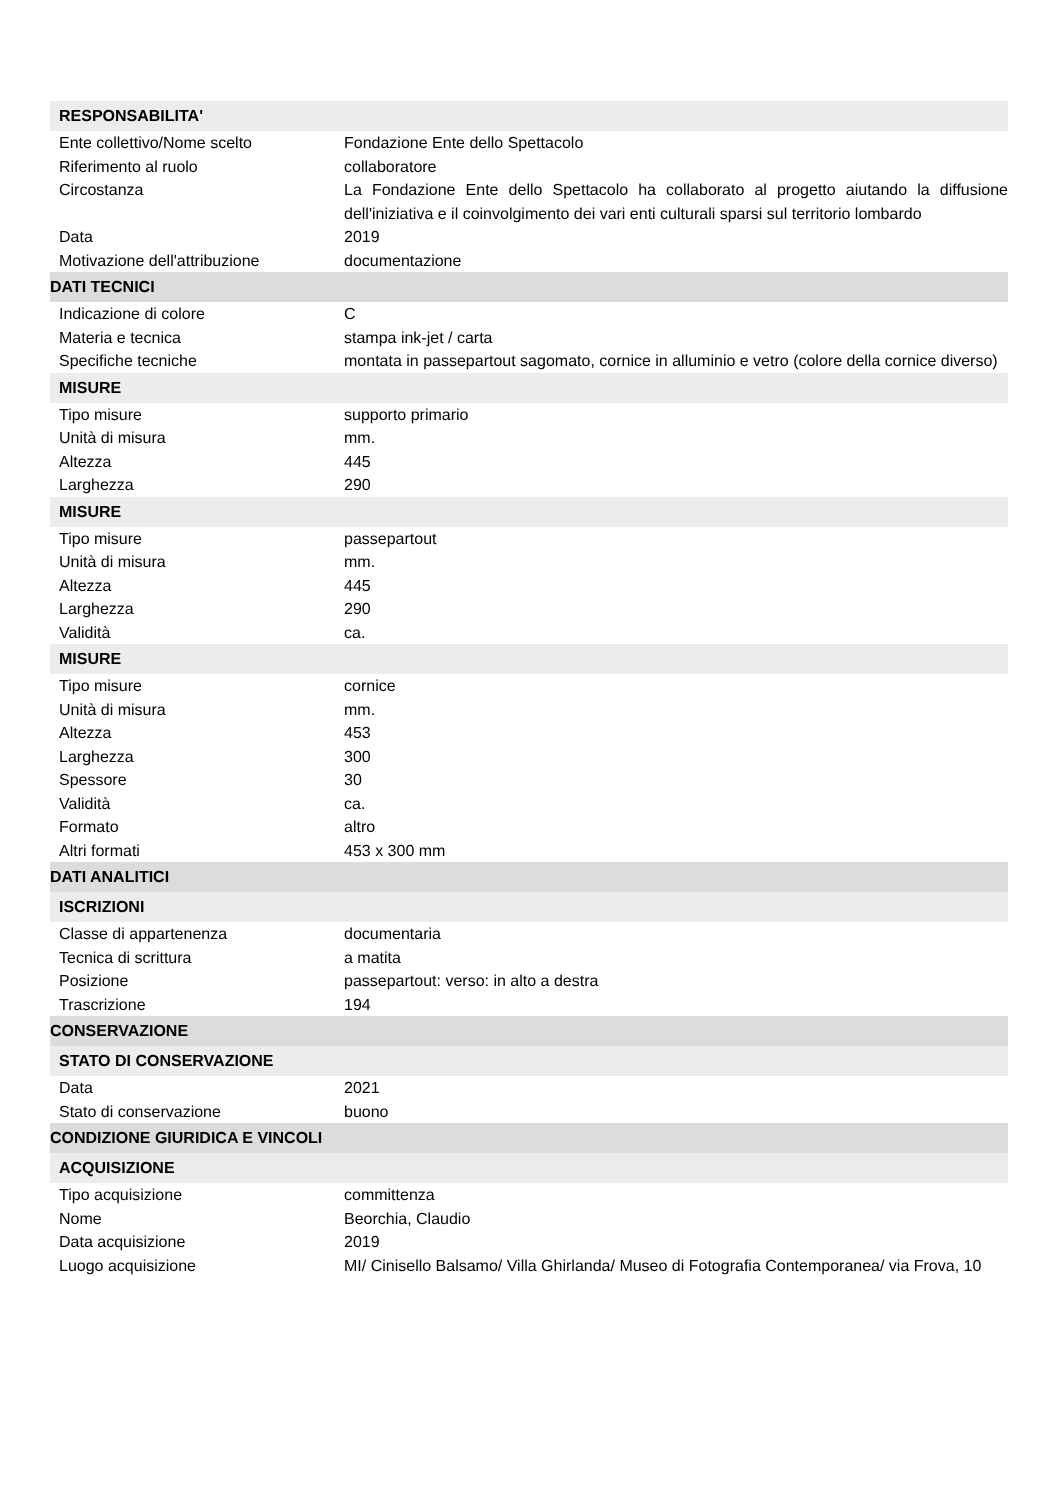| RESPONSABILITA' | |
| Ente collettivo/Nome scelto | Fondazione Ente dello Spettacolo |
| Riferimento al ruolo | collaboratore |
| Circostanza | La Fondazione Ente dello Spettacolo ha collaborato al progetto aiutando la diffusione dell'iniziativa e il coinvolgimento dei vari enti culturali sparsi sul territorio lombardo |
| Data | 2019 |
| Motivazione dell'attribuzione | documentazione |
| DATI TECNICI | |
| Indicazione di colore | C |
| Materia e tecnica | stampa ink-jet / carta |
| Specifiche tecniche | montata in passepartout sagomato, cornice in alluminio e vetro (colore della cornice diverso) |
| MISURE | |
| Tipo misure | supporto primario |
| Unità di misura | mm. |
| Altezza | 445 |
| Larghezza | 290 |
| MISURE | |
| Tipo misure | passepartout |
| Unità di misura | mm. |
| Altezza | 445 |
| Larghezza | 290 |
| Validità | ca. |
| MISURE | |
| Tipo misure | cornice |
| Unità di misura | mm. |
| Altezza | 453 |
| Larghezza | 300 |
| Spessore | 30 |
| Validità | ca. |
| Formato | altro |
| Altri formati | 453 x 300 mm |
| DATI ANALITICI | |
| ISCRIZIONI | |
| Classe di appartenenza | documentaria |
| Tecnica di scrittura | a matita |
| Posizione | passepartout: verso: in alto a destra |
| Trascrizione | 194 |
| CONSERVAZIONE | |
| STATO DI CONSERVAZIONE | |
| Data | 2021 |
| Stato di conservazione | buono |
| CONDIZIONE GIURIDICA E VINCOLI | |
| ACQUISIZIONE | |
| Tipo acquisizione | committenza |
| Nome | Beorchia, Claudio |
| Data acquisizione | 2019 |
| Luogo acquisizione | MI/ Cinisello Balsamo/ Villa Ghirlanda/ Museo di Fotografia Contemporanea/ via Frova, 10 |